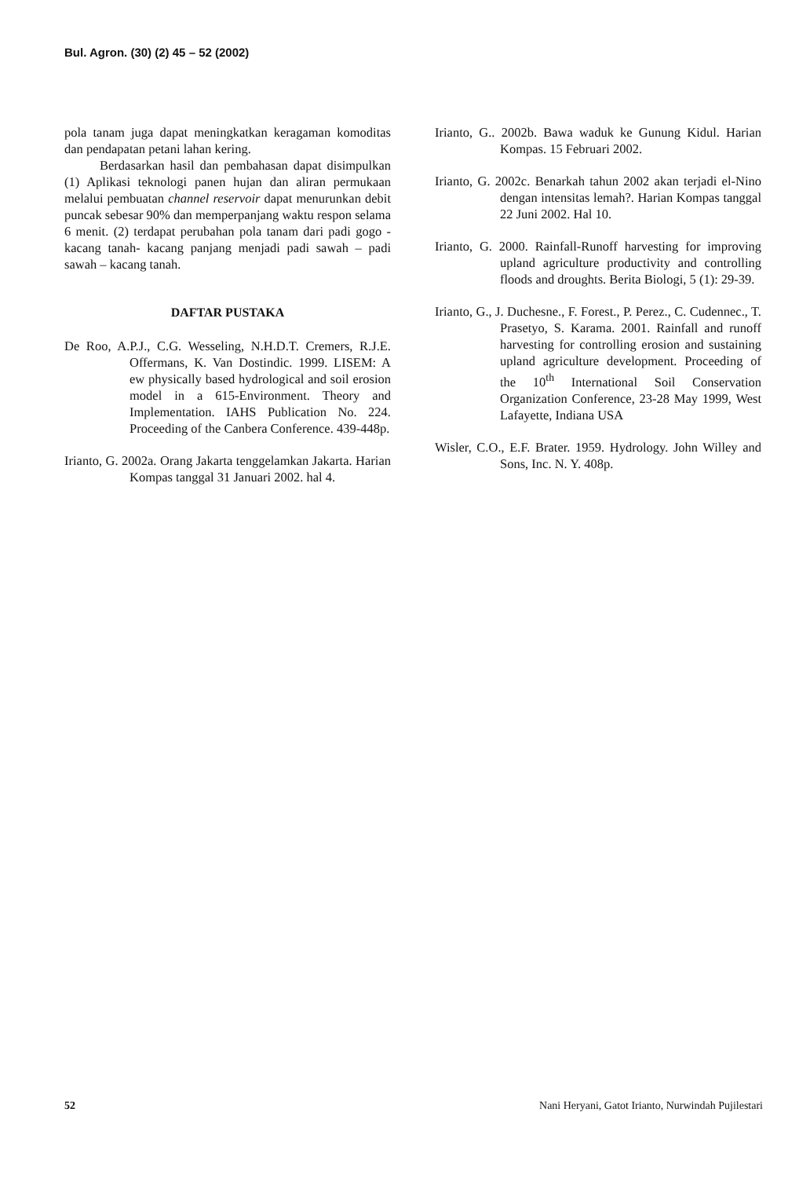Bul. Agron. (30) (2) 45 – 52 (2002)
pola tanam juga dapat meningkatkan keragaman komoditas dan pendapatan petani lahan kering.
Berdasarkan hasil dan pembahasan dapat disimpulkan (1) Aplikasi teknologi panen hujan dan aliran permukaan melalui pembuatan channel reservoir dapat menurunkan debit puncak sebesar 90% dan memperpanjang waktu respon selama 6 menit. (2) terdapat perubahan pola tanam dari padi gogo - kacang tanah- kacang panjang menjadi padi sawah – padi sawah – kacang tanah.
DAFTAR PUSTAKA
De Roo, A.P.J., C.G. Wesseling, N.H.D.T. Cremers, R.J.E. Offermans, K. Van Dostindic. 1999. LISEM: A ew physically based hydrological and soil erosion model in a 615-Environment. Theory and Implementation. IAHS Publication No. 224. Proceeding of the Canbera Conference. 439-448p.
Irianto, G. 2002a. Orang Jakarta tenggelamkan Jakarta. Harian Kompas tanggal 31 Januari 2002. hal 4.
Irianto, G.. 2002b. Bawa waduk ke Gunung Kidul. Harian Kompas. 15 Februari 2002.
Irianto, G. 2002c. Benarkah tahun 2002 akan terjadi el-Nino dengan intensitas lemah?. Harian Kompas tanggal 22 Juni 2002. Hal 10.
Irianto, G. 2000. Rainfall-Runoff harvesting for improving upland agriculture productivity and controlling floods and droughts. Berita Biologi, 5 (1): 29-39.
Irianto, G., J. Duchesne., F. Forest., P. Perez., C. Cudennec., T. Prasetyo, S. Karama. 2001. Rainfall and runoff harvesting for controlling erosion and sustaining upland agriculture development. Proceeding of the 10<sup>th</sup> International Soil Conservation Organization Conference, 23-28 May 1999, West Lafayette, Indiana USA
Wisler, C.O., E.F. Brater. 1959. Hydrology. John Willey and Sons, Inc. N. Y. 408p.
52 Nani Heryani, Gatot Irianto, Nurwindah Pujilestari